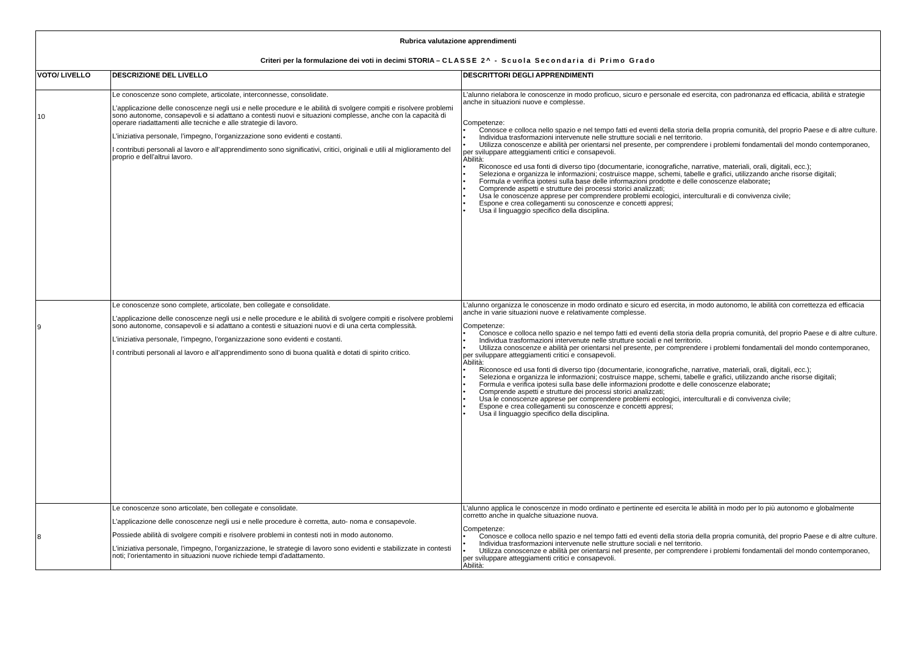| Rubrica valutazione apprendimenti Criteri per la formulazione dei voti in decimi STORIA – CLASSE 2^ - Scuola Secondaria di Primo Grado | | |
| VOTO/ LIVELLO | DESCRIZIONE DEL LIVELLO | DESCRITTORI DEGLI APPRENDIMENTI |
| 10 | Le conoscenze sono complete, articolate, interconnesse, consolidate. L’applicazione delle conoscenze negli usi e nelle procedure e le abilità di svolgere compiti e risolvere problemi sono autonome, consapevoli e si adattano a contesti nuovi e situazioni complesse, anche con la capacità di operare riadattamenti alle tecniche e alle strategie di lavoro. L’iniziativa personale, l’impegno, l’organizzazione sono evidenti e costanti. I contributi personali al lavoro e all’apprendimento sono significativi, critici, originali e utili al miglioramento del proprio e dell’altrui lavoro. | L’alunno rielabora le conoscenze in modo proficuo, sicuro e personale ed esercita, con padronanza ed efficacia, abilità e strategie anche in situazioni nuove e complesse. Competenze: • Conosce e colloca nello spazio e nel tempo fatti ed eventi della storia della propria comunità, del proprio Paese e di altre culture. • Individua trasformazioni intervenute nelle strutture sociali e nel territorio. • Utilizza conoscenze e abilità per orientarsi nel presente, per comprendere i problemi fondamentali del mondo contemporaneo, per sviluppare atteggiamenti critici e consapevoli. Abilità: • Riconosce ed usa fonti di diverso tipo (documentarie, iconografiche, narrative, materiali, orali, digitali, ecc.); • Seleziona e organizza le informazioni; costruisce mappe, schemi, tabelle e grafici, utilizzando anche risorse digitali; • Formula e verifica ipotesi sulla base delle informazioni prodotte e delle conoscenze elaborate ; • Comprende aspetti e strutture dei processi storici analizzati; • Usa le conoscenze apprese per comprendere problemi ecologici, interculturali e di convivenza civile; • Espone e crea collegamenti su conoscenze e concetti appresi; • Usa il linguaggio specifico della disciplina. |
| 9 | Le conoscenze sono complete, articolate, ben collegate e consolidate. L’applicazione delle conoscenze negli usi e nelle procedure e le abilità di svolgere compiti e risolvere problemi sono autonome, consapevoli e si adattano a contesti e situazioni nuovi e di una certa complessità. L’iniziativa personale, l’impegno, l’organizzazione sono evidenti e costanti. I contributi personali al lavoro e all’apprendimento sono di buona qualità e dotati di spirito critico. | L’alunno organizza le conoscenze in modo ordinato e sicuro ed esercita, in modo autonomo, le abilità con correttezza ed efficacia anche in varie situazioni nuove e relativamente complesse. Competenze: • Conosce e colloca nello spazio e nel tempo fatti ed eventi della storia della propria comunità, del proprio Paese e di altre culture. • Individua trasformazioni intervenute nelle strutture sociali e nel territorio. • Utilizza conoscenze e abilità per orientarsi nel presente, per comprendere i problemi fondamentali del mondo contemporaneo, per sviluppare atteggiamenti critici e consapevoli. Abilità: • Riconosce ed usa fonti di diverso tipo (documentarie, iconografiche, narrative, materiali, orali, digitali, ecc.); • Seleziona e organizza le informazioni; costruisce mappe, schemi, tabelle e grafici, utilizzando anche risorse digitali; • Formula e verifica ipotesi sulla base delle informazioni prodotte e delle conoscenze elaborate ; • Comprende aspetti e strutture dei processi storici analizzati; • Usa le conoscenze apprese per comprendere problemi ecologici, interculturali e di convivenza civile; • Espone e crea collegamenti su conoscenze e concetti appresi; • Usa il linguaggio specifico della disciplina. |
| 8 | Le conoscenze sono articolate, ben collegate e consolidate. L’applicazione delle conoscenze negli usi e nelle procedure è corretta, auto- noma e consapevole. Possiede abilità di svolgere compiti e risolvere problemi in contesti noti in modo autonomo. L’iniziativa personale, l’impegno, l’organizzazione, le strategie di lavoro sono evidenti e stabilizzate in contesti noti; l’orientamento in situazioni nuove richiede tempi d'adattamento. | L’alunno applica le conoscenze in modo ordinato e pertinente ed esercita le abilità in modo per lo più autonomo e globalmente corretto anche in qualche situazione nuova. Competenze: • Conosce e colloca nello spazio e nel tempo fatti ed eventi della storia della propria comunità, del proprio Paese e di altre culture. • Individua trasformazioni intervenute nelle strutture sociali e nel territorio. • Utilizza conoscenze e abilità per orientarsi nel presente, per comprendere i problemi fondamentali del mondo contemporaneo, per sviluppare atteggiamenti critici e consapevoli. Abilità: |